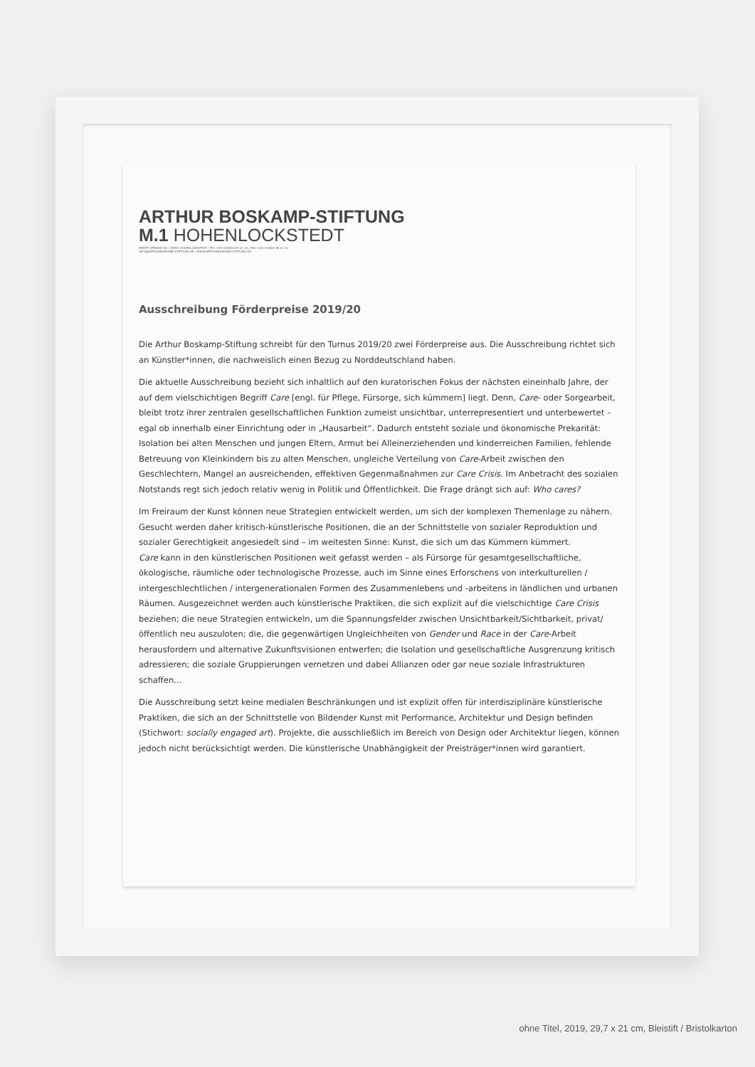ARTHUR BOSKAMP-STIFTUNG
M.1 HOHENLOCKSTEDT
BREITE STRASSE 58 / 25551 HOHENLOCKSTEDT / TEL +49 (0)4826 85 01 10 / FAX +49 (0)4826 85 01 11
INFO@ARTHURBOSKAMP-STIFTUNG.DE / WWW.ARTHURBOSKAMP-STIFTUNG.DE
Ausschreibung Förderpreise 2019/20
Die Arthur Boskamp-Stiftung schreibt für den Turnus 2019/20 zwei Förderpreise aus. Die Ausschreibung richtet sich an Künstler*innen, die nachweislich einen Bezug zu Norddeutschland haben.
Die aktuelle Ausschreibung bezieht sich inhaltlich auf den kuratorischen Fokus der nächsten eineinhalb Jahre, der auf dem vielschichtigen Begriff Care [engl. für Pflege, Fürsorge, sich kümmern] liegt. Denn, Care- oder Sorgearbeit, bleibt trotz ihrer zentralen gesellschaftlichen Funktion zumeist unsichtbar, unterrepresentiert und unterbewertet – egal ob innerhalb einer Einrichtung oder in „Hausarbeit“. Dadurch entsteht soziale und ökonomische Prekarität: Isolation bei alten Menschen und jungen Eltern, Armut bei Alleinerziehenden und kinderreichen Familien, fehlende Betreuung von Kleinkindern bis zu alten Menschen, ungleiche Verteilung von Care-Arbeit zwischen den Geschlechtern, Mangel an ausreichenden, effektiven Gegenmaßnahmen zur Care Crisis. Im Anbetracht des sozialen Notstands regt sich jedoch relativ wenig in Politik und Öffentlichkeit. Die Frage drängt sich auf: Who cares?
Im Freiraum der Kunst können neue Strategien entwickelt werden, um sich der komplexen Themenlage zu nähern. Gesucht werden daher kritisch-künstlerische Positionen, die an der Schnittstelle von sozialer Reproduktion und sozialer Gerechtigkeit angesiedelt sind – im weitesten Sinne: Kunst, die sich um das Kümmern kümmert.
Care kann in den künstlerischen Positionen weit gefasst werden – als Fürsorge für gesamtgesellschaftliche, ökologische, räumliche oder technologische Prozesse, auch im Sinne eines Erforschens von interkulturellen / intergeschlechtlichen / intergenerationalen Formen des Zusammenlebens und -arbeitens in ländlichen und urbanen Räumen. Ausgezeichnet werden auch künstlerische Praktiken, die sich explizit auf die vielschichtige Care Crisis beziehen; die neue Strategien entwickeln, um die Spannungsfelder zwischen Unsichtbarkeit/Sichtbarkeit, privat/öffentlich neu auszuloten; die, die gegenwärtigen Ungleichheiten von Gender und Race in der Care-Arbeit herausfordern und alternative Zukunftsvisionen entwerfen; die Isolation und gesellschaftliche Ausgrenzung kritisch adressieren; die soziale Gruppierungen vernetzen und dabei Allianzen oder gar neue soziale Infrastrukturen schaffen...
Die Ausschreibung setzt keine medialen Beschränkungen und ist explizit offen für interdisziplinäre künstlerische Praktiken, die sich an der Schnittstelle von Bildender Kunst mit Performance, Architektur und Design befinden (Stichwort: socially engaged art). Projekte, die ausschließlich im Bereich von Design oder Architektur liegen, können jedoch nicht berücksichtigt werden. Die künstlerische Unabhängigkeit der Preisträger*innen wird garantiert.
ohne Titel, 2019, 29,7 x 21 cm, Bleistift / Bristolkarton